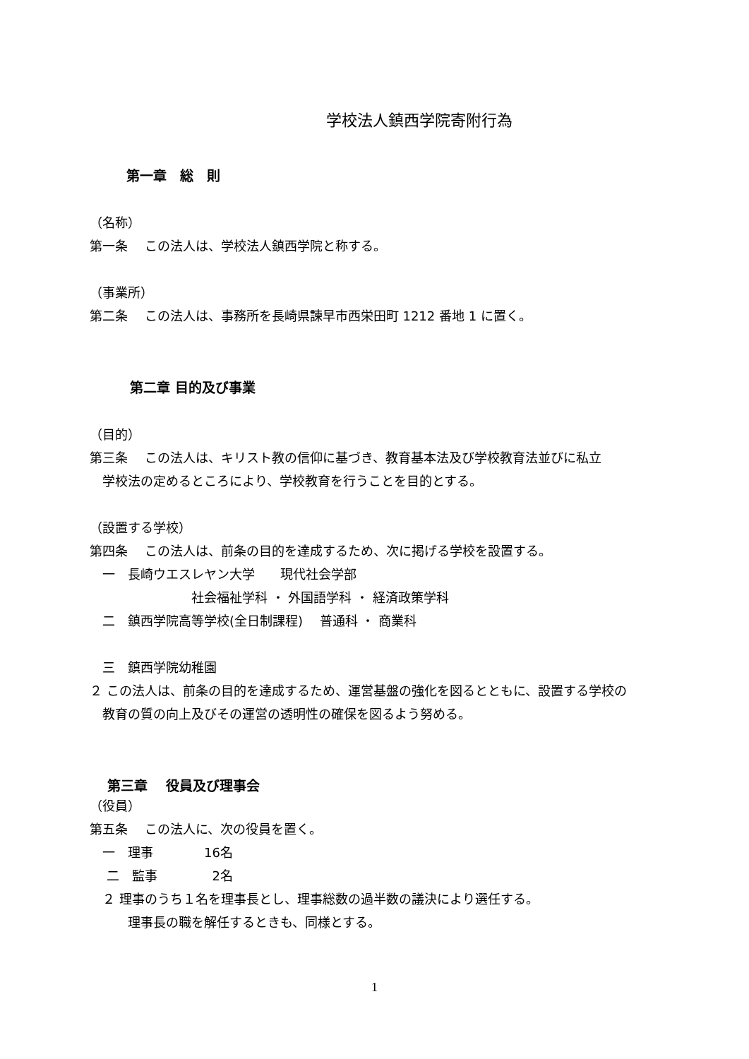学校法人鎮西学院寄附行為
第一章　総　則
（名称）
第一条　 この法人は、学校法人鎮西学院と称する。
（事業所）
第二条　 この法人は、事務所を長崎県諫早市西栄田町 1212 番地 1 に置く。
第二章 目的及び事業
（目的）
第三条　 この法人は、キリスト教の信仰に基づき、教育基本法及び学校教育法並びに私立
　学校法の定めるところにより、学校教育を行うことを目的とする。
（設置する学校）
第四条　 この法人は、前条の目的を達成するため、次に掲げる学校を設置する。
　一　長崎ウエスレヤン大学　　現代社会学部
　　　　　　　　社会福祉学科 ・ 外国語学科 ・ 経済政策学科
　二　鎮西学院高等学校(全日制課程)　 普通科 ・ 商業科
　三　鎮西学院幼稚園
２ この法人は、前条の目的を達成するため、運営基盤の強化を図るとともに、設置する学校の
　教育の質の向上及びその運営の透明性の確保を図るよう努める。
第三章　 役員及び理事会
（役員）
第五条　 この法人に、次の役員を置く。
　一　理事　　　　16名
　 二　監事　　　　 2名
　２ 理事のうち１名を理事長とし、理事総数の過半数の議決により選任する。
　　　理事長の職を解任するときも、同様とする。
1